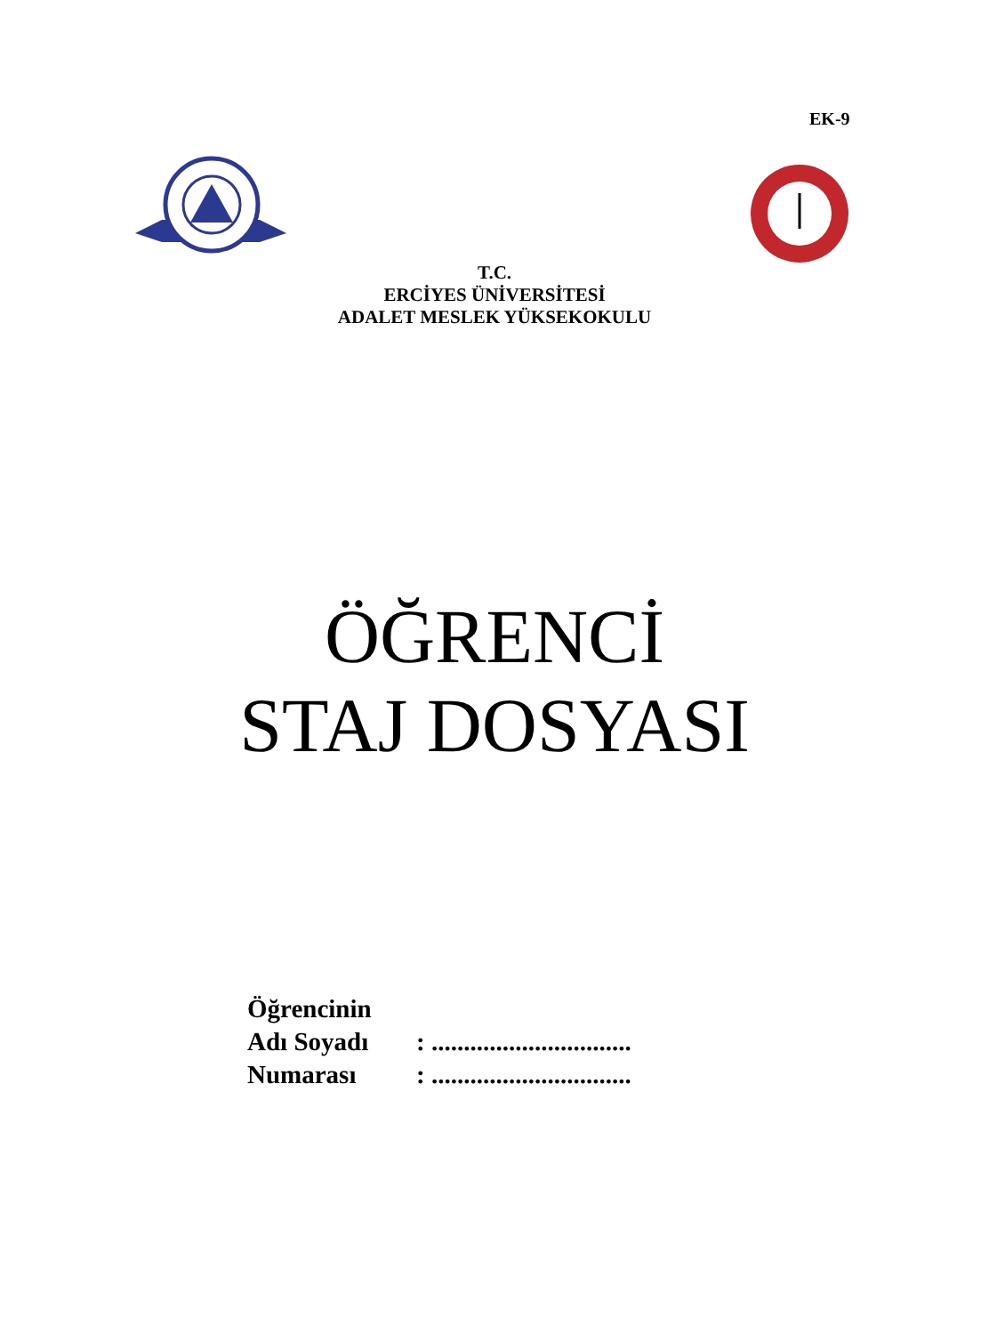EK-9
T.C.
ERCİYES ÜNİVERSİTESİ
ADALET MESLEK YÜKSEKOKULU
ÖĞRENCİ
STAJ DOSYASI
| Öğrencinin | |
| Adı Soyadı | : ............................... |
| Numarası | : ............................... |